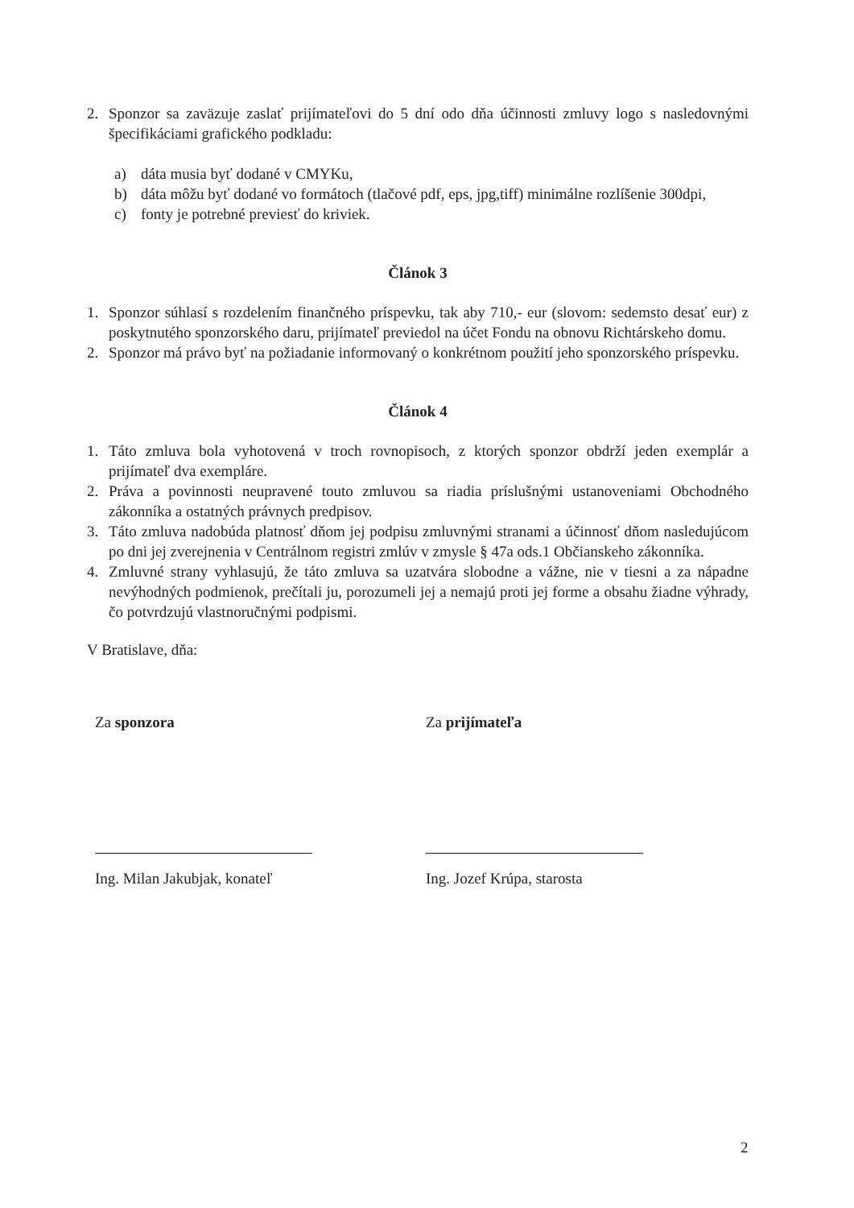2. Sponzor sa zaväzuje zaslať prijímateľovi do 5 dní odo dňa účinnosti zmluvy logo s nasledovnými špecifikáciami grafického podkladu:
a) dáta musia byť dodané v CMYKu,
b) dáta môžu byť dodané vo formátoch (tlačové pdf, eps, jpg,tiff) minimálne rozlíšenie 300dpi,
c) fonty je potrebné previesť do kriviek.
Článok 3
1. Sponzor súhlasí s rozdelením finančného príspevku, tak aby 710,- eur (slovom: sedemsto desať eur) z poskytnutého sponzorského daru, prijímateľ previedol na účet Fondu na obnovu Richtárskeho domu.
2. Sponzor má právo byť na požiadanie informovaný o konkrétnom použití jeho sponzorského príspevku.
Článok 4
1. Táto zmluva bola vyhotovená v troch rovnopisoch, z ktorých sponzor obdrží jeden exemplár a prijímateľ dva exempláre.
2. Práva a povinnosti neupravené touto zmluvou sa riadia príslušnými ustanoveniami Obchodného zákonníka a ostatných právnych predpisov.
3. Táto zmluva nadobúda platnosť dňom jej podpisu zmluvnými stranami a účinnosť dňom nasledujúcom po dni jej zverejnenia v Centrálnom registri zmlúv v zmysle § 47a ods.1 Občianskeho zákonníka.
4. Zmluvné strany vyhlasujú, že táto zmluva sa uzatvára slobodne a vážne, nie v tiesni a za nápadne nevýhodných podmienok, prečítali ju, porozumeli jej a nemajú proti jej forme a obsahu žiadne výhrady, čo potvrdzujú vlastnoručnými podpismi.
V Bratislave, dňa:
Za sponzora
Ing. Milan Jakubjak, konateľ
Za prijímateľa
Ing. Jozef Krúpa, starosta
2